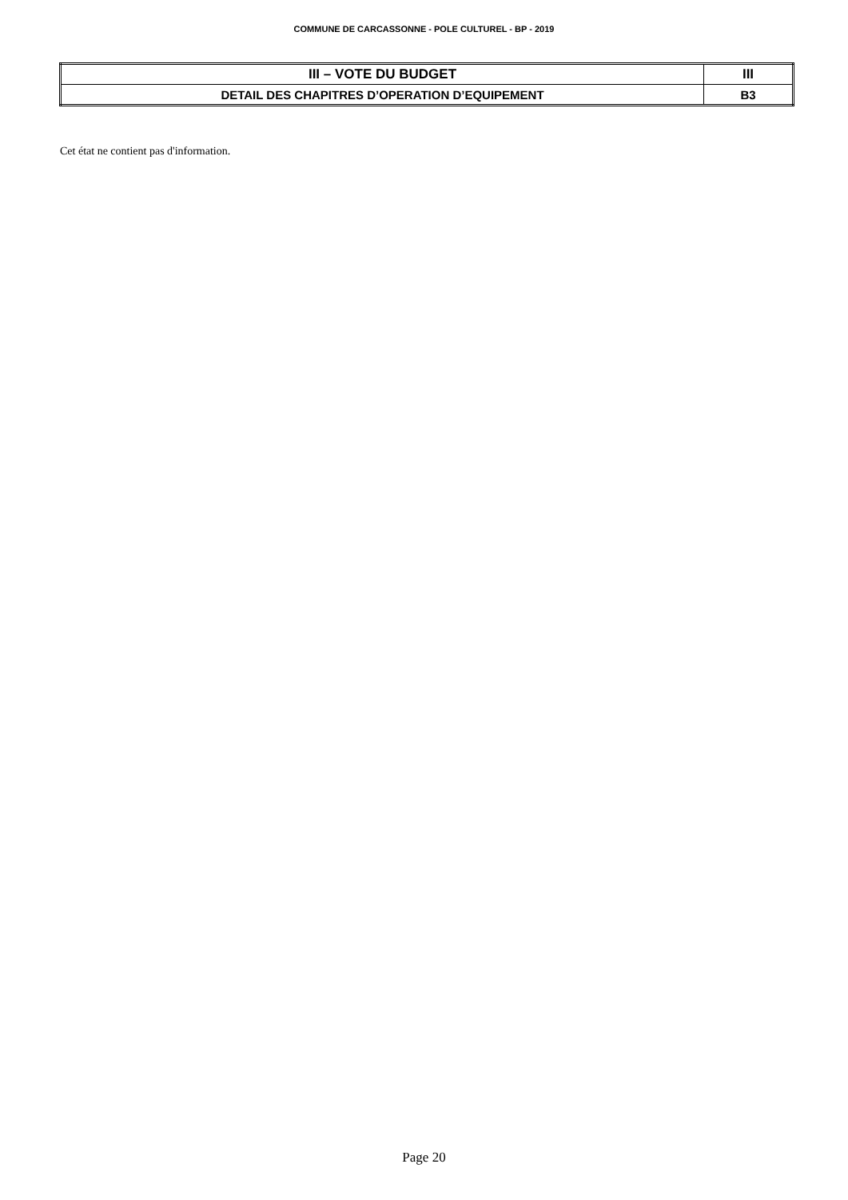COMMUNE DE CARCASSONNE - POLE CULTUREL - BP - 2019
| III – VOTE DU BUDGET | III |
| DETAIL DES CHAPITRES D’OPERATION D’EQUIPEMENT | B3 |
Cet état ne contient pas d'information.
Page 20